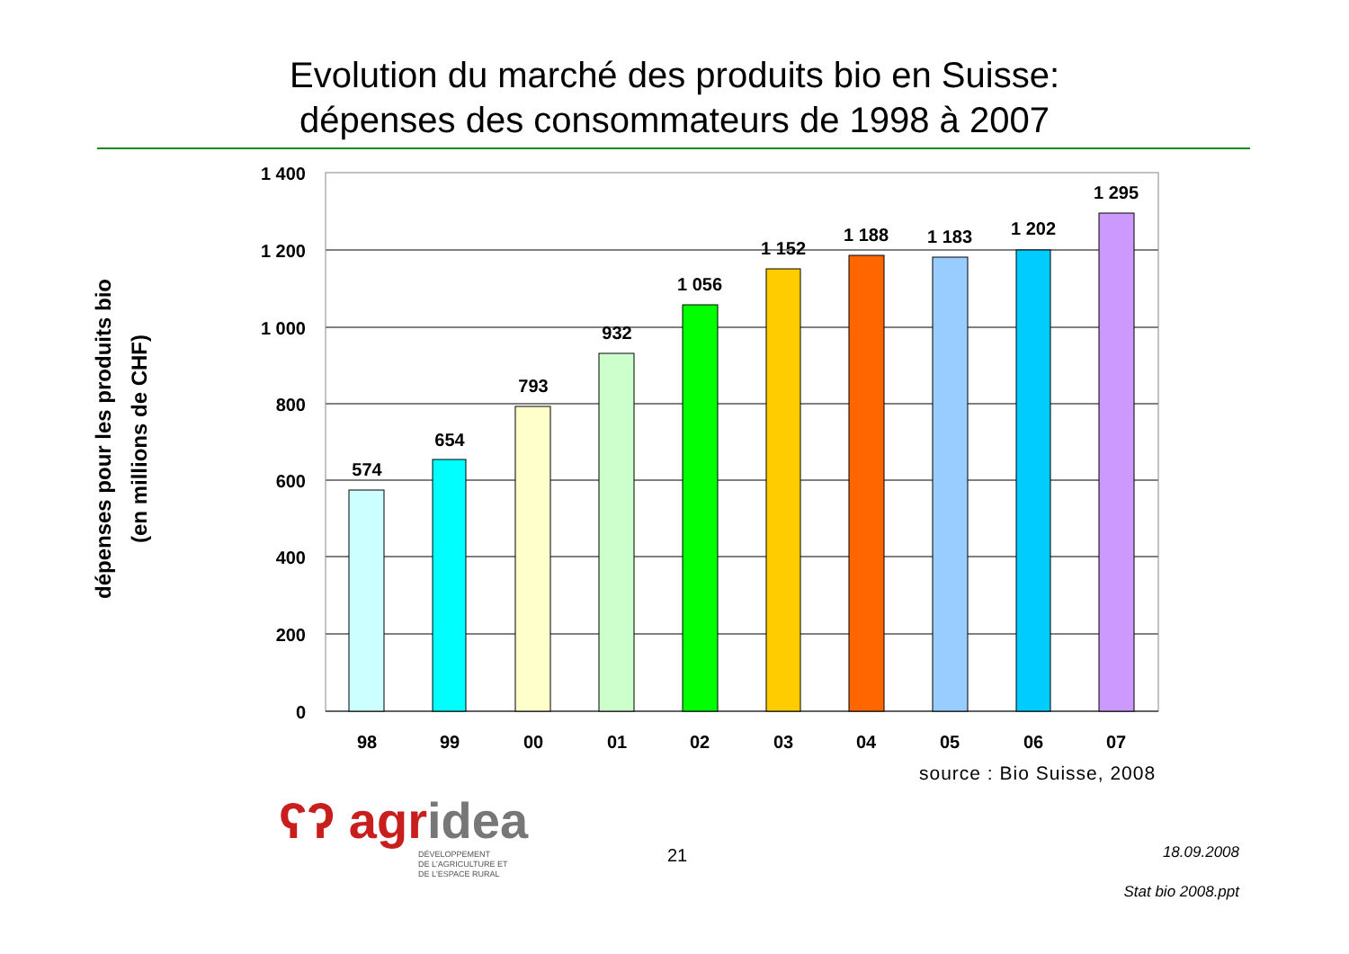Evolution du marché des produits bio en Suisse:
dépenses des consommateurs de 1998 à 2007
1 400
1 200
1 000
800
600
400
200
0
574
654
793
932
1 056
1 152
1 188
1 183
1 202
1 295
98
99
00
01
02
03
04
05
06
07
dépenses pour les produits bio
(en millions de CHF)
source : Bio Suisse, 2008
ʕʔ agridea
DÉVELOPPEMENT
DE L'AGRICULTURE ET
DE L'ESPACE RURAL
21 18.09.2008
Stat bio 2008.ppt